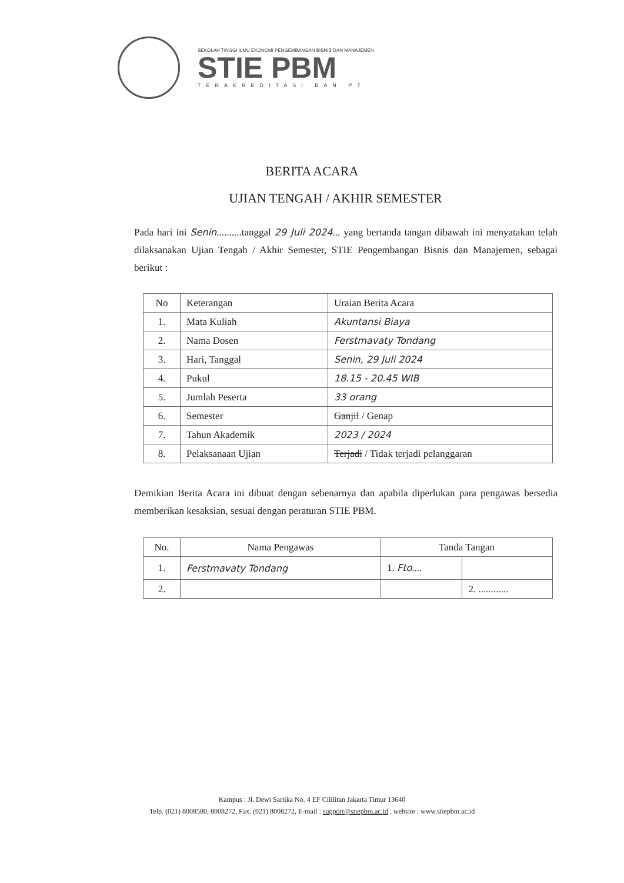SEKOLAH TINGGI ILMU EKONOMI PENGEMBANGAN BISNIS DAN MANAJEMEN
STIE PBM
TERAKREDITASI BAN PT
BERITA ACARA
UJIAN TENGAH / AKHIR SEMESTER
Pada hari ini Senin..........tanggal 29 Juli 2024... yang bertanda tangan dibawah ini menyatakan telah dilaksanakan Ujian Tengah / Akhir Semester, STIE Pengembangan Bisnis dan Manajemen, sebagai berikut :
| No | Keterangan | Uraian Berita Acara |
| --- | --- | --- |
| 1. | Mata Kuliah | Akuntansi Biaya |
| 2. | Nama Dosen | Ferstmavaty Tondang |
| 3. | Hari, Tanggal | Senin, 29 Juli 2024 |
| 4. | Pukul | 18.15 - 20.45 WIB |
| 5. | Jumlah Peserta | 33 orang |
| 6. | Semester | Ganjil / Genap |
| 7. | Tahun Akademik | 2023 / 2024 |
| 8. | Pelaksanaan Ujian | Terjadi / Tidak terjadi pelanggaran |
Demikian Berita Acara ini dibuat dengan sebenarnya dan apabila diperlukan para pengawas bersedia memberikan kesaksian, sesuai dengan peraturan STIE PBM.
| No. | Nama Pengawas | Tanda Tangan | |
| --- | --- | --- | --- |
| 1. | Ferstmavaty Tondang | 1. Fto .... | |
| 2. | | | 2. ............ |
Kampus : Jl. Dewi Sartika No. 4 EF Cililitan Jakarta Timur 13640
Telp. (021) 8008580, 8008272, Fax. (021) 8008272, E-mail : support@stiepbm.ac.id , website : www.stiepbm.ac.id